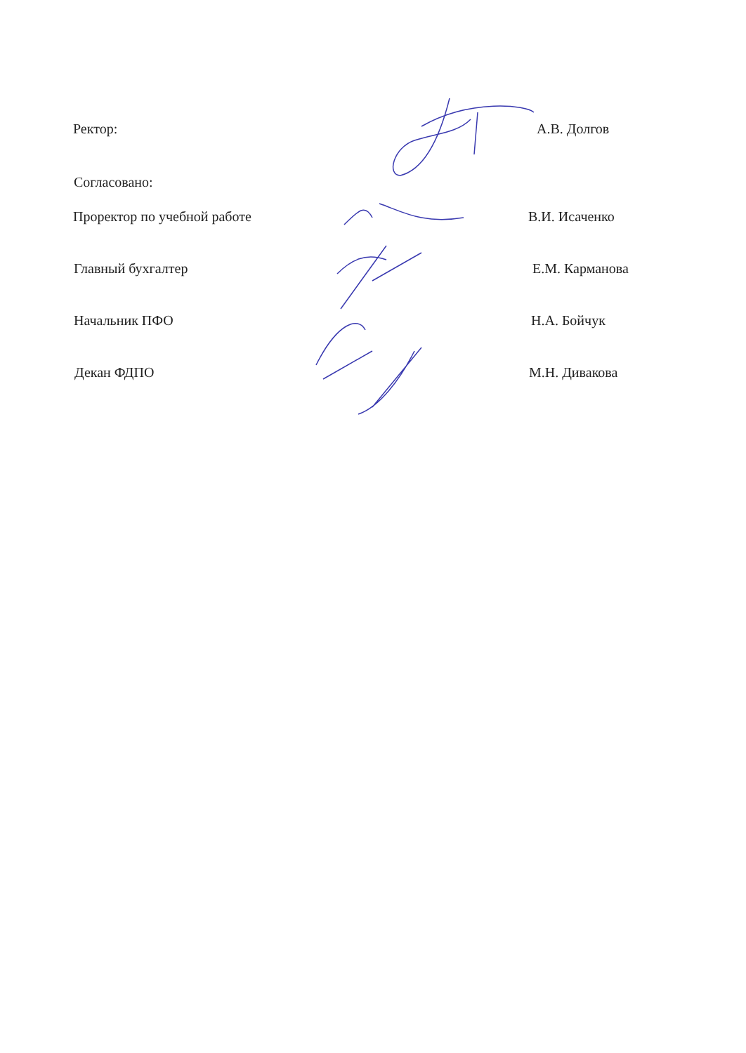Ректор: А.В. Долгов
Согласовано:
Проректор по учебной работе В.И. Исаченко
Главный бухгалтер Е.М. Карманова
Начальник ПФО Н.А. Бойчук
Декан ФДПО М.Н. Дивакова